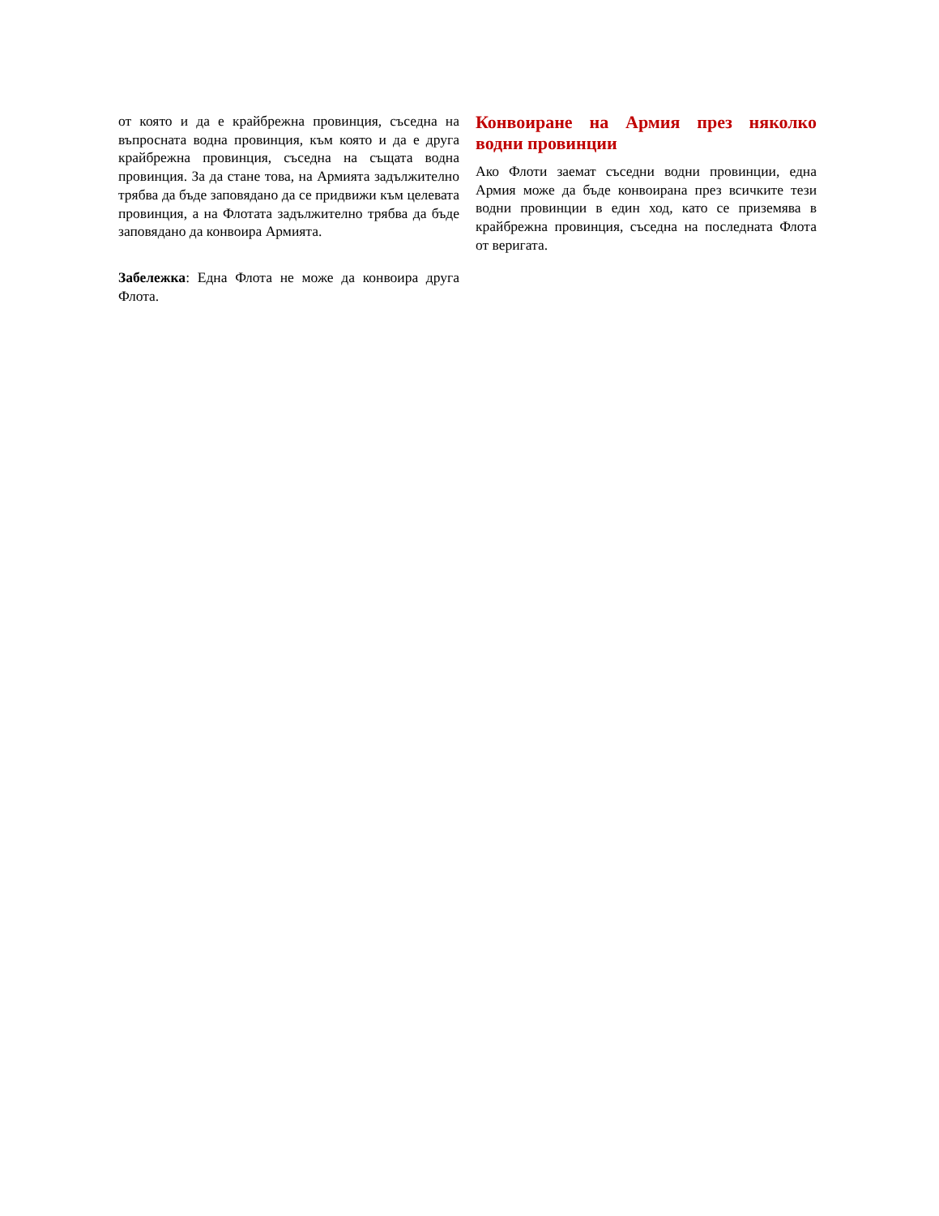от която и да е крайбрежна провинция, съседна на въпросната водна провинция, към която и да е друга крайбрежна провинция, съседна на същата водна провинция. За да стане това, на Армията задължително трябва да бъде заповядано да се придвижи към целевата провинция, а на Флотата задължително трябва да бъде заповядано да конвоира Армията.
Забележка: Една Флота не може да конвоира друга Флота.
Конвоиране на Армия през няколко водни провинции
Ако Флоти заемат съседни водни провинции, една Армия може да бъде конвоирана през всичките тези водни провинции в един ход, като се приземява в крайбрежна провинция, съседна на последната Флота от веригата.